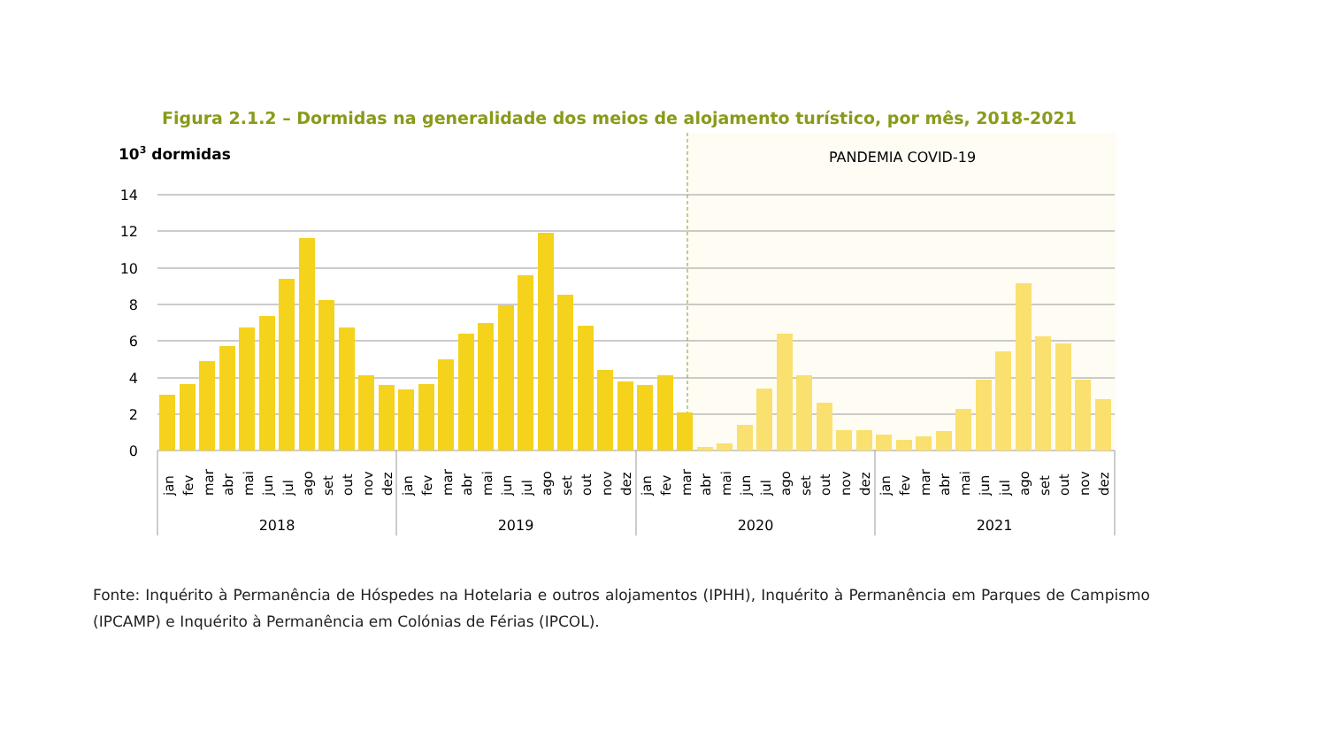Figura 2.1.2 – Dormidas na generalidade dos meios de alojamento turístico, por mês, 2018-2021
103 dormidas
PANDEMIA COVID-19
14
12
10
8
6
4
2
0
2018
2019
2020
2021
jan
fev
mar
abr
mai
jun
jul
ago
set
out
nov
dez
jan
fev
mar
abr
mai
jun
jul
ago
set
out
nov
dez
jan
fev
mar
abr
mai
jun
jul
ago
set
out
nov
dez
jan
fev
mar
abr
mai
jun
jul
ago
set
out
nov
dez
Fonte: Inquérito à Permanência de Hóspedes na Hotelaria e outros alojamentos (IPHH), Inquérito à Permanência em Parques de Campismo (IPCAMP) e Inquérito à Permanência em Colónias de Férias (IPCOL).